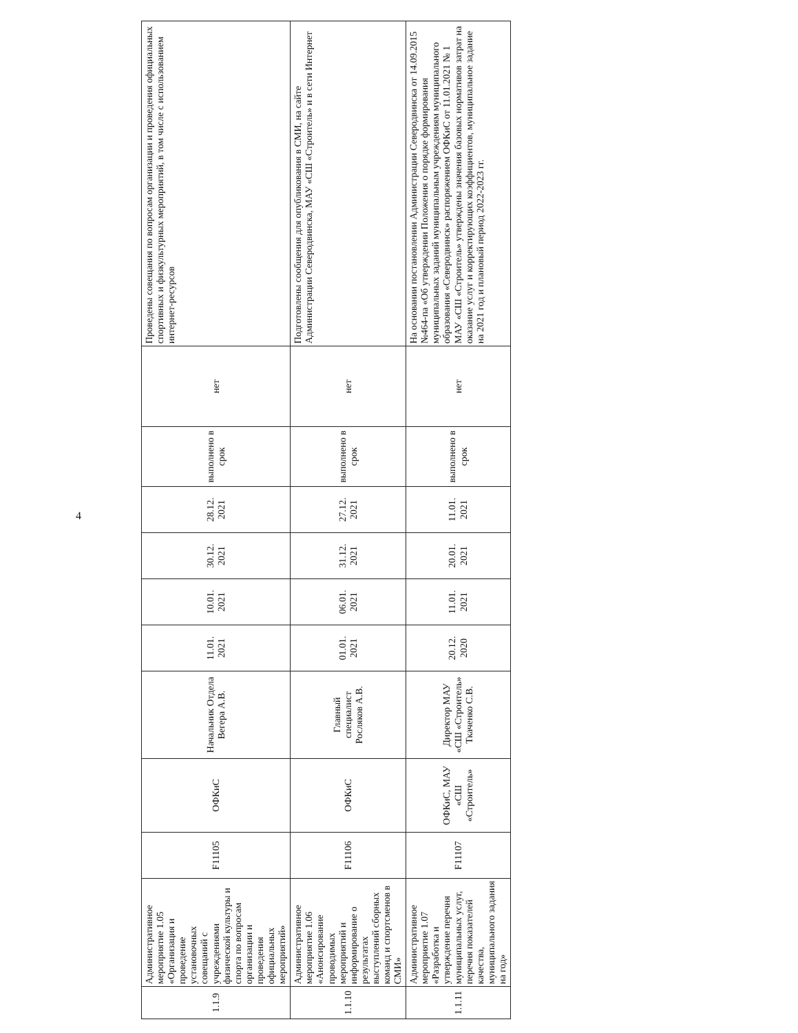4
| 1.1.9 | Административное мероприятие 1.05 «Организация и проведение установочных совещаний с учреждениями физической культуры и спорта по вопросам организации и проведения официальных мероприятий» | F11105 | ОФКиС | Начальник Отдела Вегера А.В. | 11.01. 2021 | 10.01. 2021 | 30.12. 2021 | 28.12. 2021 | выполнено в срок | нет | Проведены совещания по вопросам организации и проведения официальных спортивных и физкультурных мероприятий, в том числе с использованием интернет-ресурсов |
| 1.1.10 | Административное мероприятие 1.06 «Анонсирование проводимых мероприятий и информирование о результатах выступлений сборных команд и спортсменов в СМИ» | F11106 | ОФКиС | Главный специалист Росляков А.В. | 01.01. 2021 | 06.01. 2021 | 31.12. 2021 | 27.12. 2021 | выполнено в срок | нет | Подготовлены сообщения для опубликования в СМИ, на сайте Администрации Северодвинска, МАУ «СШ «Строитель» и в сети Интернет |
| 1.1.11 | Административное мероприятие 1.07 «Разработка и утверждение перечня муниципальных услуг, перечня показателей качества, муниципального задания на год» | F11107 | ОФКиС, МАУ «СШ «Строитель» | Директор МАУ «СШ «Строитель» Ткаченко С.В. | 20.12. 2020 | 11.01. 2021 | 20.01. 2021 | 11.01. 2021 | выполнено в срок | нет | На основании постановлении Администрации Северодвинска от 14.09.2015 №464-па «Об утверждении Положения о порядке формирования муниципальных заданий муниципальным учреждениям муниципального образования «Северодвинск» распоряжением ОФКиС от 11.01.2021 № 1 МАУ «СШ «Строитель» утверждены значения базовых нормативов затрат на оказание услуг и корректирующих коэффициентов, муниципальное задание на 2021 год и плановый период 2022-2023 гг. |